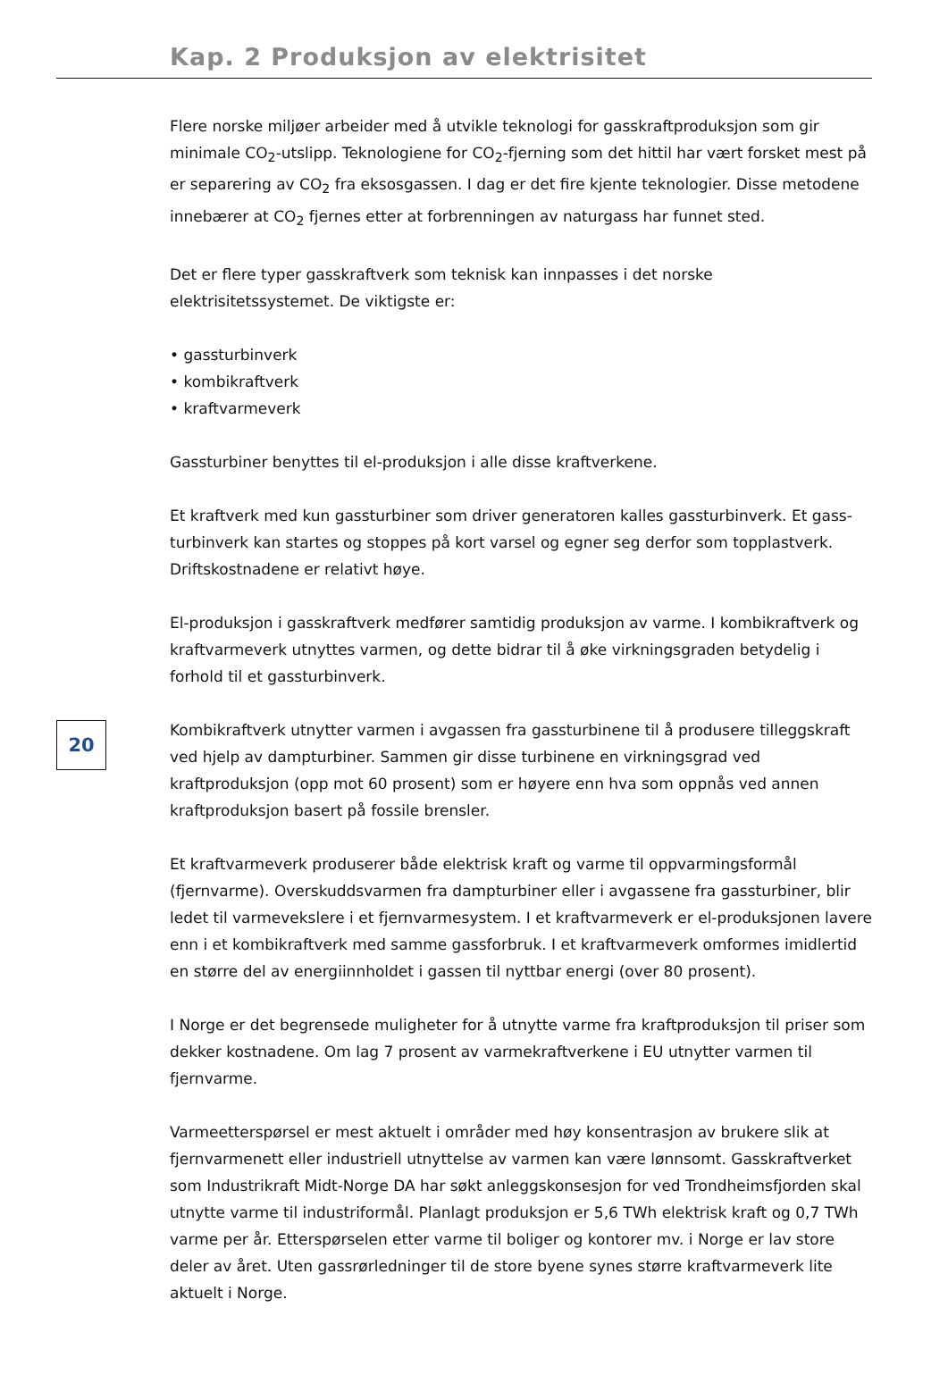Kap. 2 Produksjon av elektrisitet
20
Flere norske miljøer arbeider med å utvikle teknologi for gasskraftproduksjon som gir minimale CO<sub>2</sub>-utslipp. Teknologiene for CO<sub>2</sub>-fjerning som det hittil har vært forsket mest på er separering av CO<sub>2</sub> fra eksosgassen. I dag er det fire kjente teknologier. Disse metodene innebærer at CO<sub>2</sub> fjernes etter at forbrenningen av naturgass har funnet sted.
Det er flere typer gasskraftverk som teknisk kan innpasses i det norske elektrisitetssystemet. De viktigste er:
• gassturbinverk
• kombikraftverk
• kraftvarmeverk
Gassturbiner benyttes til el-produksjon i alle disse kraftverkene.
Et kraftverk med kun gassturbiner som driver generatoren kalles gassturbinverk. Et gass-turbinverk kan startes og stoppes på kort varsel og egner seg derfor som topplastverk. Driftskostnadene er relativt høye.
El-produksjon i gasskraftverk medfører samtidig produksjon av varme. I kombikraftverk og kraftvarmeverk utnyttes varmen, og dette bidrar til å øke virkningsgraden betydelig i forhold til et gassturbinverk.
Kombikraftverk utnytter varmen i avgassen fra gassturbinene til å produsere tilleggskraft ved hjelp av dampturbiner. Sammen gir disse turbinene en virkningsgrad ved kraftproduksjon (opp mot 60 prosent) som er høyere enn hva som oppnås ved annen kraftproduksjon basert på fossile brensler.
Et kraftvarmeverk produserer både elektrisk kraft og varme til oppvarmingsformål (fjernvarme). Overskuddsvarmen fra dampturbiner eller i avgassene fra gassturbiner, blir ledet til varmevekslere i et fjernvarmesystem. I et kraftvarmeverk er el-produksjonen lavere enn i et kombikraftverk med samme gassforbruk. I et kraftvarmeverk omformes imidlertid en større del av energiinnholdet i gassen til nyttbar energi (over 80 prosent).
I Norge er det begrensede muligheter for å utnytte varme fra kraftproduksjon til priser som dekker kostnadene. Om lag 7 prosent av varmekraftverkene i EU utnytter varmen til fjernvarme.
Varmeetterspørsel er mest aktuelt i områder med høy konsentrasjon av brukere slik at fjernvarmenett eller industriell utnyttelse av varmen kan være lønnsomt. Gasskraftverket som Industrikraft Midt-Norge DA har søkt anleggskonsesjon for ved Trondheimsfjorden skal utnytte varme til industriformål. Planlagt produksjon er 5,6 TWh elektrisk kraft og 0,7 TWh varme per år. Etterspørselen etter varme til boliger og kontorer mv. i Norge er lav store deler av året. Uten gassrørledninger til de store byene synes større kraftvarmeverk lite aktuelt i Norge.